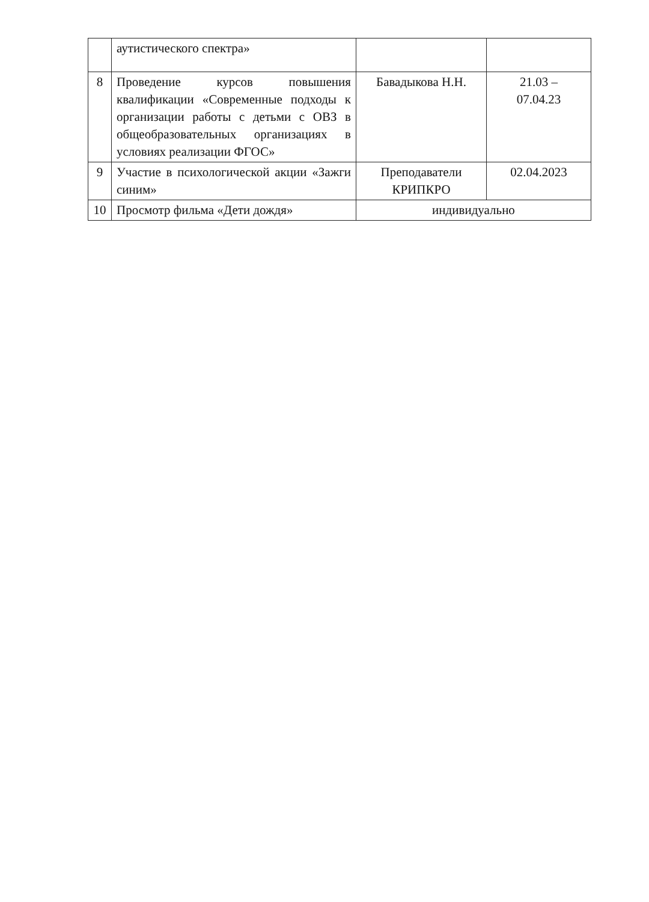| | аутистического спектра» | | |
| 8 | Проведение курсов повышения квалификации «Современные подходы к организации работы с детьми с ОВЗ в общеобразовательных организациях в условиях реализации ФГОС» | Бавадыкова Н.Н. | 21.03 – 07.04.23 |
| 9 | Участие в психологической акции «Зажги синим» | Преподаватели КРИПКРО | 02.04.2023 |
| 10 | Просмотр фильма «Дети дождя» | индивидуально | |